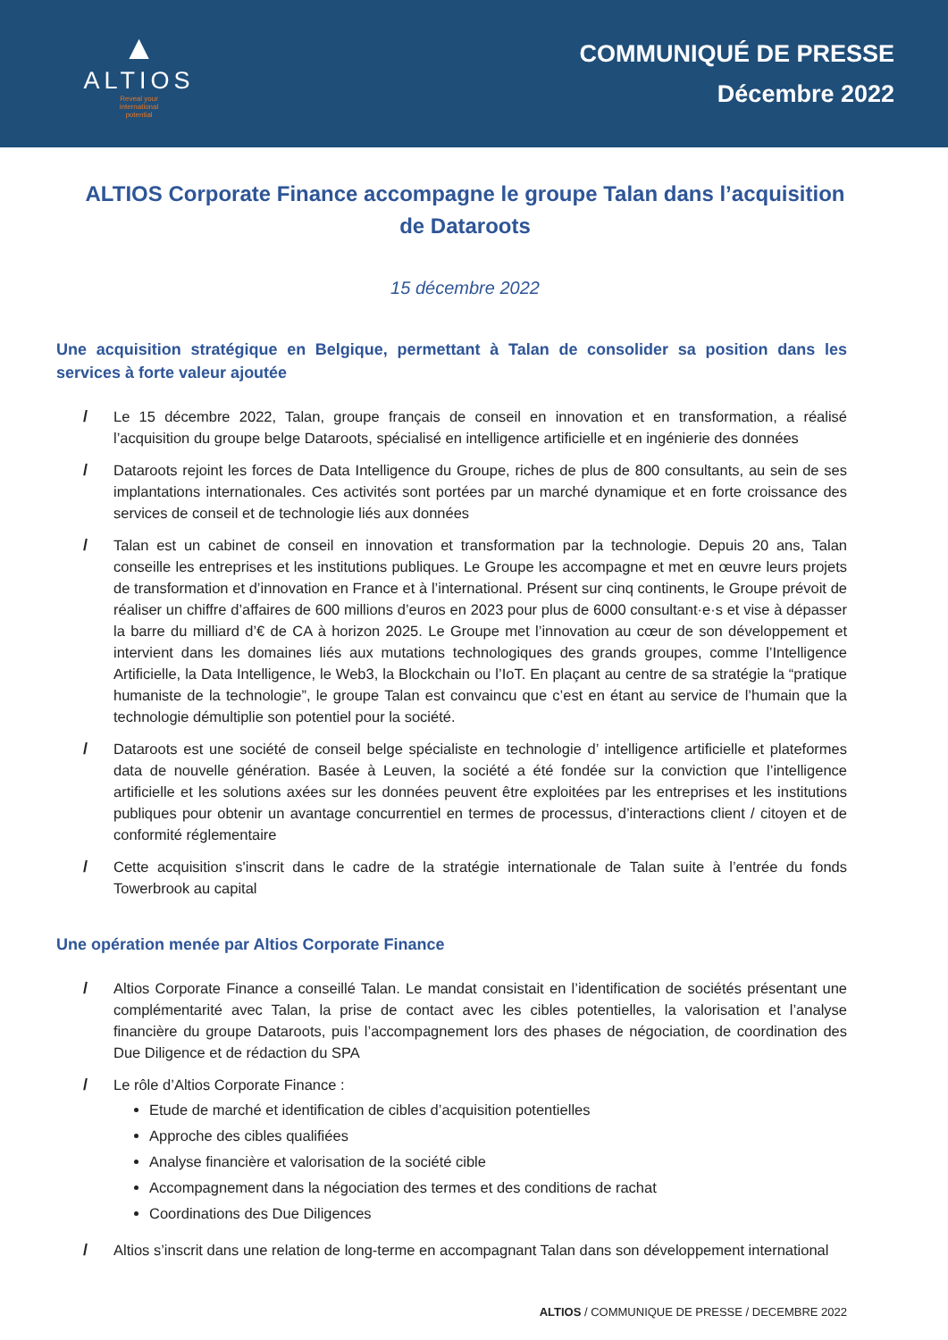▲
ALTIOS
Reveal your
international
potential
COMMUNIQUÉ DE PRESSE
Décembre 2022
ALTIOS Corporate Finance accompagne le groupe Talan dans l’acquisition de Dataroots
15 décembre 2022
Une acquisition stratégique en Belgique, permettant à Talan de consolider sa position dans les services à forte valeur ajoutée
/ Le 15 décembre 2022, Talan, groupe français de conseil en innovation et en transformation, a réalisé l’acquisition du groupe belge Dataroots, spécialisé en intelligence artificielle et en ingénierie des données
/ Dataroots rejoint les forces de Data Intelligence du Groupe, riches de plus de 800 consultants, au sein de ses implantations internationales. Ces activités sont portées par un marché dynamique et en forte croissance des services de conseil et de technologie liés aux données
/ Talan est un cabinet de conseil en innovation et transformation par la technologie. Depuis 20 ans, Talan conseille les entreprises et les institutions publiques. Le Groupe les accompagne et met en œuvre leurs projets de transformation et d’innovation en France et à l’international. Présent sur cinq continents, le Groupe prévoit de réaliser un chiffre d’affaires de 600 millions d’euros en 2023 pour plus de 6000 consultant·e·s et vise à dépasser la barre du milliard d’€ de CA à horizon 2025. Le Groupe met l’innovation au cœur de son développement et intervient dans les domaines liés aux mutations technologiques des grands groupes, comme l’Intelligence Artificielle, la Data Intelligence, le Web3, la Blockchain ou l’IoT. En plaçant au centre de sa stratégie la “pratique humaniste de la technologie”, le groupe Talan est convaincu que c’est en étant au service de l’humain que la technologie démultiplie son potentiel pour la société.
/ Dataroots est une société de conseil belge spécialiste en technologie d’ intelligence artificielle et plateformes data de nouvelle génération. Basée à Leuven, la société a été fondée sur la conviction que l’intelligence artificielle et les solutions axées sur les données peuvent être exploitées par les entreprises et les institutions publiques pour obtenir un avantage concurrentiel en termes de processus, d’interactions client / citoyen et de conformité réglementaire
/ Cette acquisition s'inscrit dans le cadre de la stratégie internationale de Talan suite à l’entrée du fonds Towerbrook au capital
Une opération menée par Altios Corporate Finance
/ Altios Corporate Finance a conseillé Talan. Le mandat consistait en l’identification de sociétés présentant une complémentarité avec Talan, la prise de contact avec les cibles potentielles, la valorisation et l’analyse financière du groupe Dataroots, puis l’accompagnement lors des phases de négociation, de coordination des Due Diligence et de rédaction du SPA
/ Le rôle d’Altios Corporate Finance :
Etude de marché et identification de cibles d’acquisition potentielles
Approche des cibles qualifiées
Analyse financière et valorisation de la société cible
Accompagnement dans la négociation des termes et des conditions de rachat
Coordinations des Due Diligences
/ Altios s’inscrit dans une relation de long-terme en accompagnant Talan dans son développement international
ALTIOS / COMMUNIQUE DE PRESSE / DECEMBRE 2022